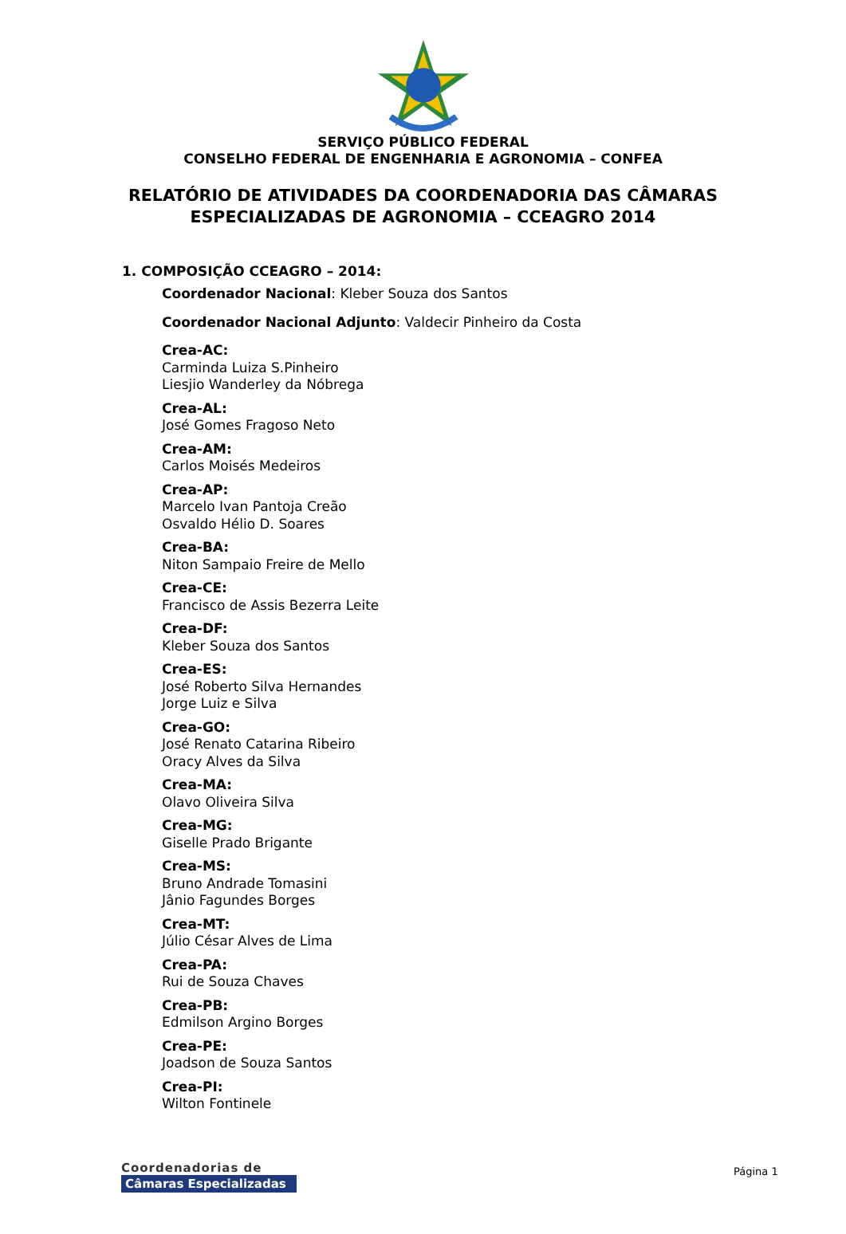SERVIÇO PÚBLICO FEDERAL
CONSELHO FEDERAL DE ENGENHARIA E AGRONOMIA – CONFEA
RELATÓRIO DE ATIVIDADES DA COORDENADORIA DAS CÂMARAS
ESPECIALIZADAS DE AGRONOMIA – CCEAGRO 2014
1. COMPOSIÇÃO CCEAGRO – 2014:
Coordenador Nacional: Kleber Souza dos Santos
Coordenador Nacional Adjunto: Valdecir Pinheiro da Costa
Crea-AC:
Carminda Luiza S.Pinheiro
Liesjio Wanderley da Nóbrega
Crea-AL:
José Gomes Fragoso Neto
Crea-AM:
Carlos Moisés Medeiros
Crea-AP:
Marcelo Ivan Pantoja Creão
Osvaldo Hélio D. Soares
Crea-BA:
Niton Sampaio Freire de Mello
Crea-CE:
Francisco de Assis Bezerra Leite
Crea-DF:
Kleber Souza dos Santos
Crea-ES:
José Roberto Silva Hernandes
Jorge Luiz e Silva
Crea-GO:
José Renato Catarina Ribeiro
Oracy Alves da Silva
Crea-MA:
Olavo Oliveira Silva
Crea-MG:
Giselle Prado Brigante
Crea-MS:
Bruno Andrade Tomasini
Jânio Fagundes Borges
Crea-MT:
Júlio César Alves de Lima
Crea-PA:
Rui de Souza Chaves
Crea-PB:
Edmilson Argino Borges
Crea-PE:
Joadson de Souza Santos
Crea-PI:
Wilton Fontinele
Coordenadorias de
Câmaras Especializadas
Página 1